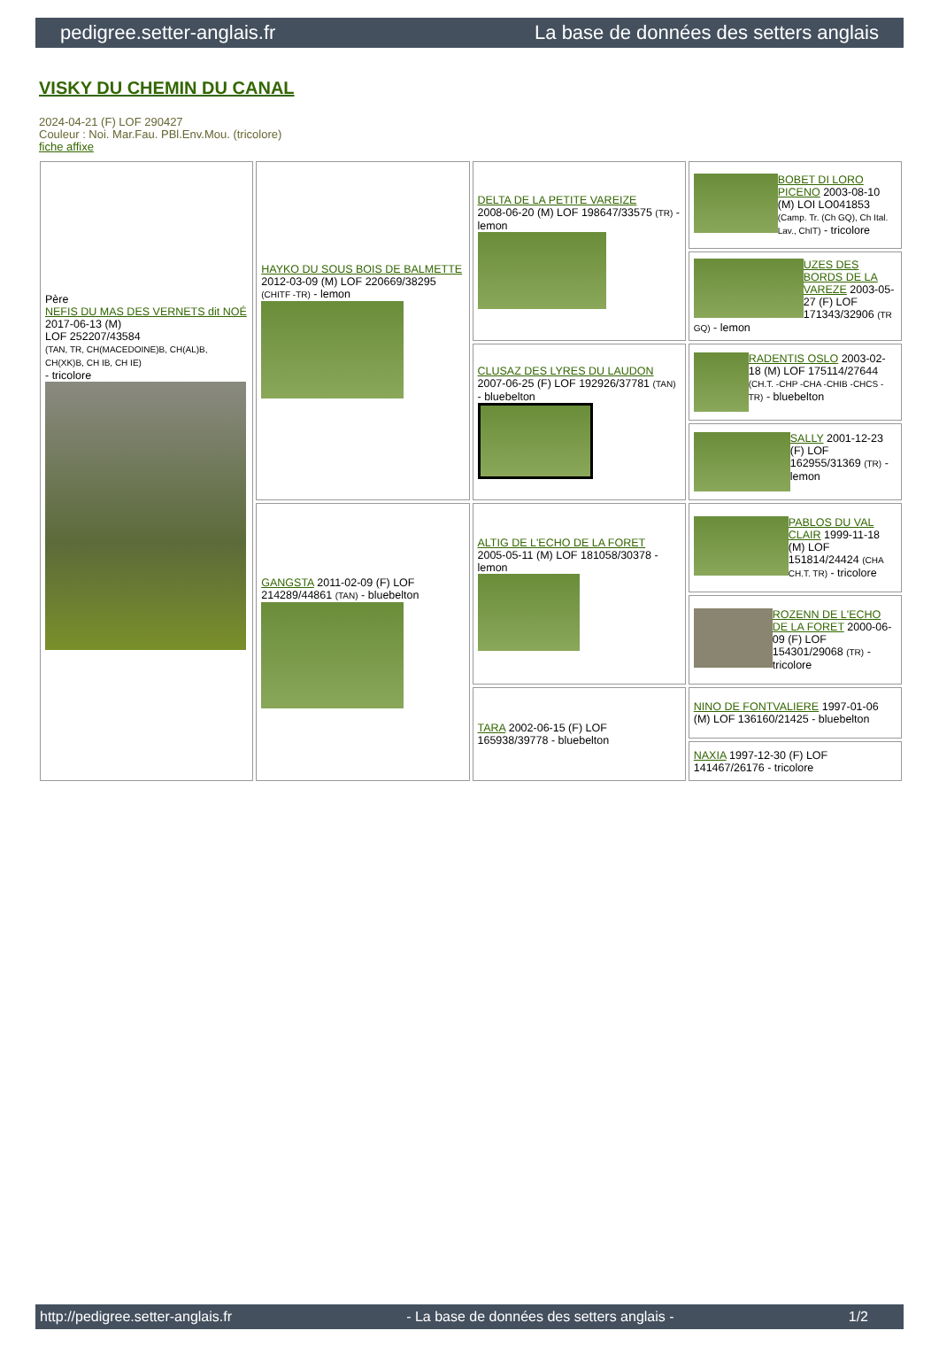pedigree.setter-anglais.fr La base de données des setters anglais
VISKY DU CHEMIN DU CANAL
2024-04-21 (F) LOF 290427
Couleur : Noi. Mar.Fau. PBl.Env.Mou. (tricolore)
fiche affixe
| Père NEFIS DU MAS DES VERNETS dit NOÉ 2017-06-13 (M) LOF 252207/43584 (TAN, TR, CH(MACEDOINE)B, CH(AL)B, CH(XK)B, CH IB, CH IE) - tricolore | HAYKO DU SOUS BOIS DE BALMETTE 2012-03-09 (M) LOF 220669/38295 (CHITF -TR) - lemon | DELTA DE LA PETITE VAREIZE 2008-06-20 (M) LOF 198647/33575 (TR) - lemon | BOBET DI LORO PICENO 2003-08-10 (M) LOI LO041853 (Camp. Tr. (Ch GQ), Ch Ital. Lav., ChIT) - tricolore |
| | | | UZES DES BORDS DE LA VAREZE 2003-05-27 (F) LOF 171343/32906 (TR GQ) - lemon |
| | | CLUSAZ DES LYRES DU LAUDON 2007-06-25 (F) LOF 192926/37781 (TAN) - bluebelton | RADENTIS OSLO 2003-02-18 (M) LOF 175114/27644 (CH.T. -CHP -CHA -CHIB -CHCS -TR) - bluebelton |
| | | | SALLY 2001-12-23 (F) LOF 162955/31369 (TR) - lemon |
| | GANGSTA 2011-02-09 (F) LOF 214289/44861 (TAN) - bluebelton | ALTIG DE L'ECHO DE LA FORET 2005-05-11 (M) LOF 181058/30378 - lemon | PABLOS DU VAL CLAIR 1999-11-18 (M) LOF 151814/24424 (CHA CH.T. TR) - tricolore |
| | | | ROZENN DE L'ECHO DE LA FORET 2000-06-09 (F) LOF 154301/29068 (TR) - tricolore |
| | | TARA 2002-06-15 (F) LOF 165938/39778 - bluebelton | NINO DE FONTVALIERE 1997-01-06 (M) LOF 136160/21425 - bluebelton |
| | | | NAXIA 1997-12-30 (F) LOF 141467/26176 - tricolore |
http://pedigree.setter-anglais.fr - La base de données des setters anglais - 1/2